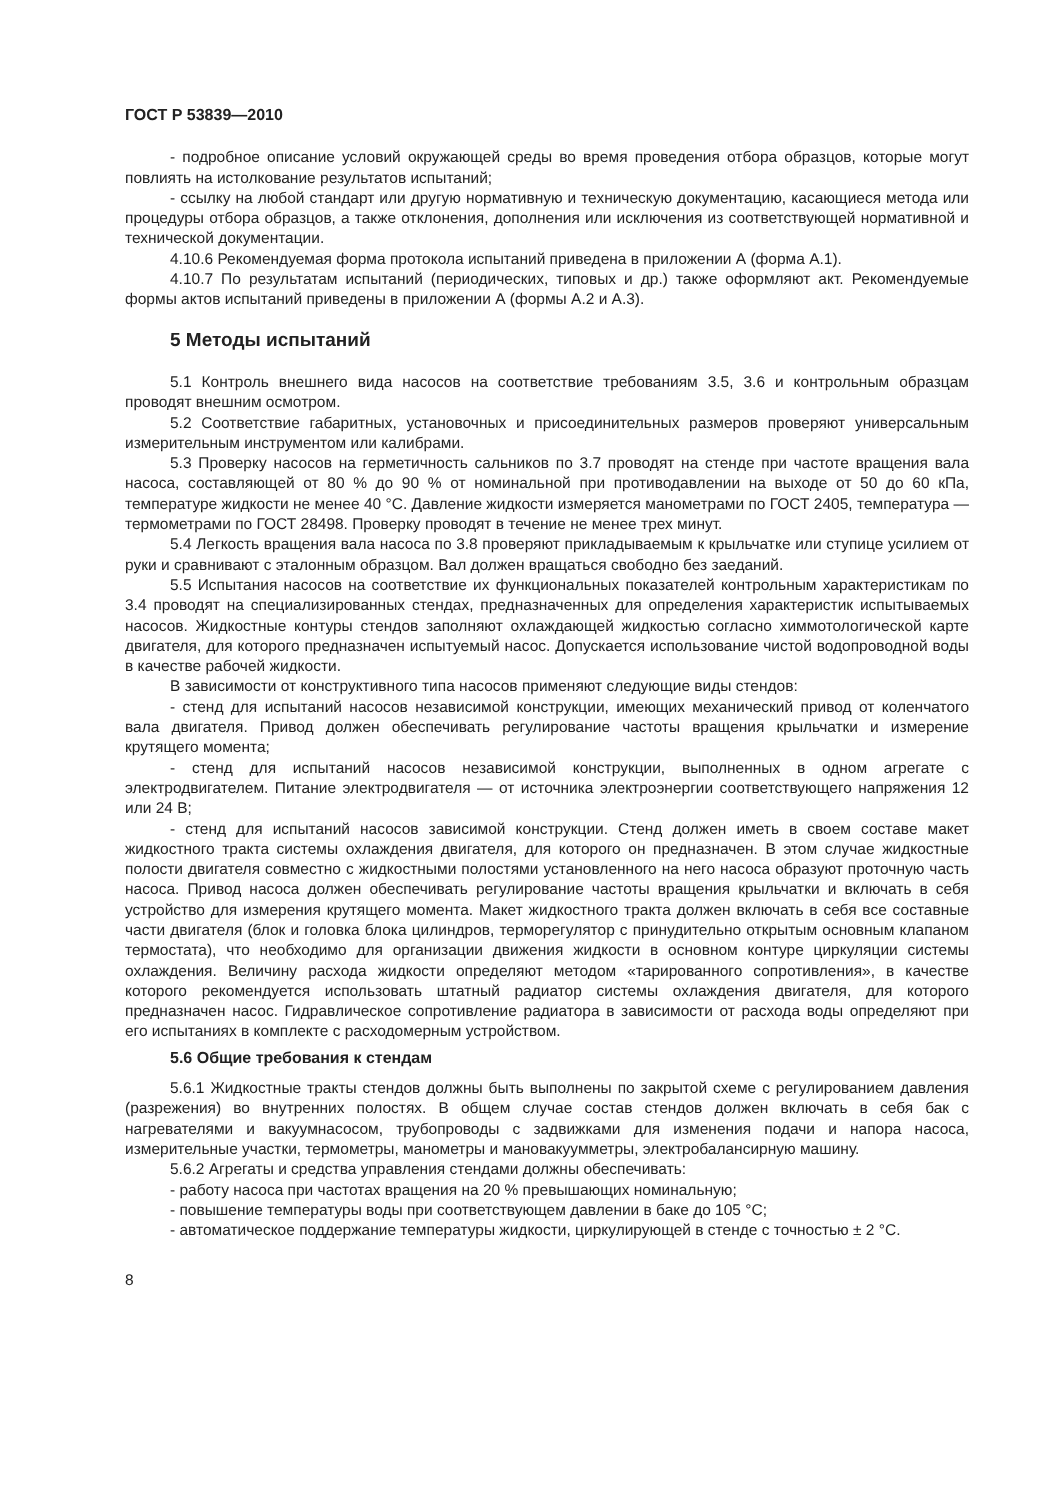ГОСТ Р 53839—2010
- подробное описание условий окружающей среды во время проведения отбора образцов, которые могут повлиять на истолкование результатов испытаний;
- ссылку на любой стандарт или другую нормативную и техническую документацию, касающиеся метода или процедуры отбора образцов, а также отклонения, дополнения или исключения из соответствующей нормативной и технической документации.
4.10.6 Рекомендуемая форма протокола испытаний приведена в приложении А (форма А.1).
4.10.7 По результатам испытаний (периодических, типовых и др.) также оформляют акт. Рекомендуемые формы актов испытаний приведены в приложении А (формы А.2 и А.3).
5 Методы испытаний
5.1 Контроль внешнего вида насосов на соответствие требованиям 3.5, 3.6 и контрольным образцам проводят внешним осмотром.
5.2 Соответствие габаритных, установочных и присоединительных размеров проверяют универсальным измерительным инструментом или калибрами.
5.3 Проверку насосов на герметичность сальников по 3.7 проводят на стенде при частоте вращения вала насоса, составляющей от 80 % до 90 % от номинальной при противодавлении на выходе от 50 до 60 кПа, температуре жидкости не менее 40 °С. Давление жидкости измеряется манометрами по ГОСТ 2405, температура — термометрами по ГОСТ 28498. Проверку проводят в течение не менее трех минут.
5.4 Легкость вращения вала насоса по 3.8 проверяют прикладываемым к крыльчатке или ступице усилием от руки и сравнивают с эталонным образцом. Вал должен вращаться свободно без заеданий.
5.5 Испытания насосов на соответствие их функциональных показателей контрольным характеристикам по 3.4 проводят на специализированных стендах, предназначенных для определения характеристик испытываемых насосов. Жидкостные контуры стендов заполняют охлаждающей жидкостью согласно химмотологической карте двигателя, для которого предназначен испытуемый насос. Допускается использование чистой водопроводной воды в качестве рабочей жидкости.
В зависимости от конструктивного типа насосов применяют следующие виды стендов:
- стенд для испытаний насосов независимой конструкции, имеющих механический привод от коленчатого вала двигателя. Привод должен обеспечивать регулирование частоты вращения крыльчатки и измерение крутящего момента;
- стенд для испытаний насосов независимой конструкции, выполненных в одном агрегате с электродвигателем. Питание электродвигателя — от источника электроэнергии соответствующего напряжения 12 или 24 В;
- стенд для испытаний насосов зависимой конструкции. Стенд должен иметь в своем составе макет жидкостного тракта системы охлаждения двигателя, для которого он предназначен. В этом случае жидкостные полости двигателя совместно с жидкостными полостями установленного на него насоса образуют проточную часть насоса. Привод насоса должен обеспечивать регулирование частоты вращения крыльчатки и включать в себя устройство для измерения крутящего момента. Макет жидкостного тракта должен включать в себя все составные части двигателя (блок и головка блока цилиндров, терморегулятор с принудительно открытым основным клапаном термостата), что необходимо для организации движения жидкости в основном контуре циркуляции системы охлаждения. Величину расхода жидкости определяют методом «тарированного сопротивления», в качестве которого рекомендуется использовать штатный радиатор системы охлаждения двигателя, для которого предназначен насос. Гидравлическое сопротивление радиатора в зависимости от расхода воды определяют при его испытаниях в комплекте с расходомерным устройством.
5.6 Общие требования к стендам
5.6.1 Жидкостные тракты стендов должны быть выполнены по закрытой схеме с регулированием давления (разрежения) во внутренних полостях. В общем случае состав стендов должен включать в себя бак с нагревателями и вакуумнасосом, трубопроводы с задвижками для изменения подачи и напора насоса, измерительные участки, термометры, манометры и мановакуумметры, электробалансирную машину.
5.6.2 Агрегаты и средства управления стендами должны обеспечивать:
- работу насоса при частотах вращения на 20 % превышающих номинальную;
- повышение температуры воды при соответствующем давлении в баке до 105 °С;
- автоматическое поддержание температуры жидкости, циркулирующей в стенде с точностью ± 2 °С.
8